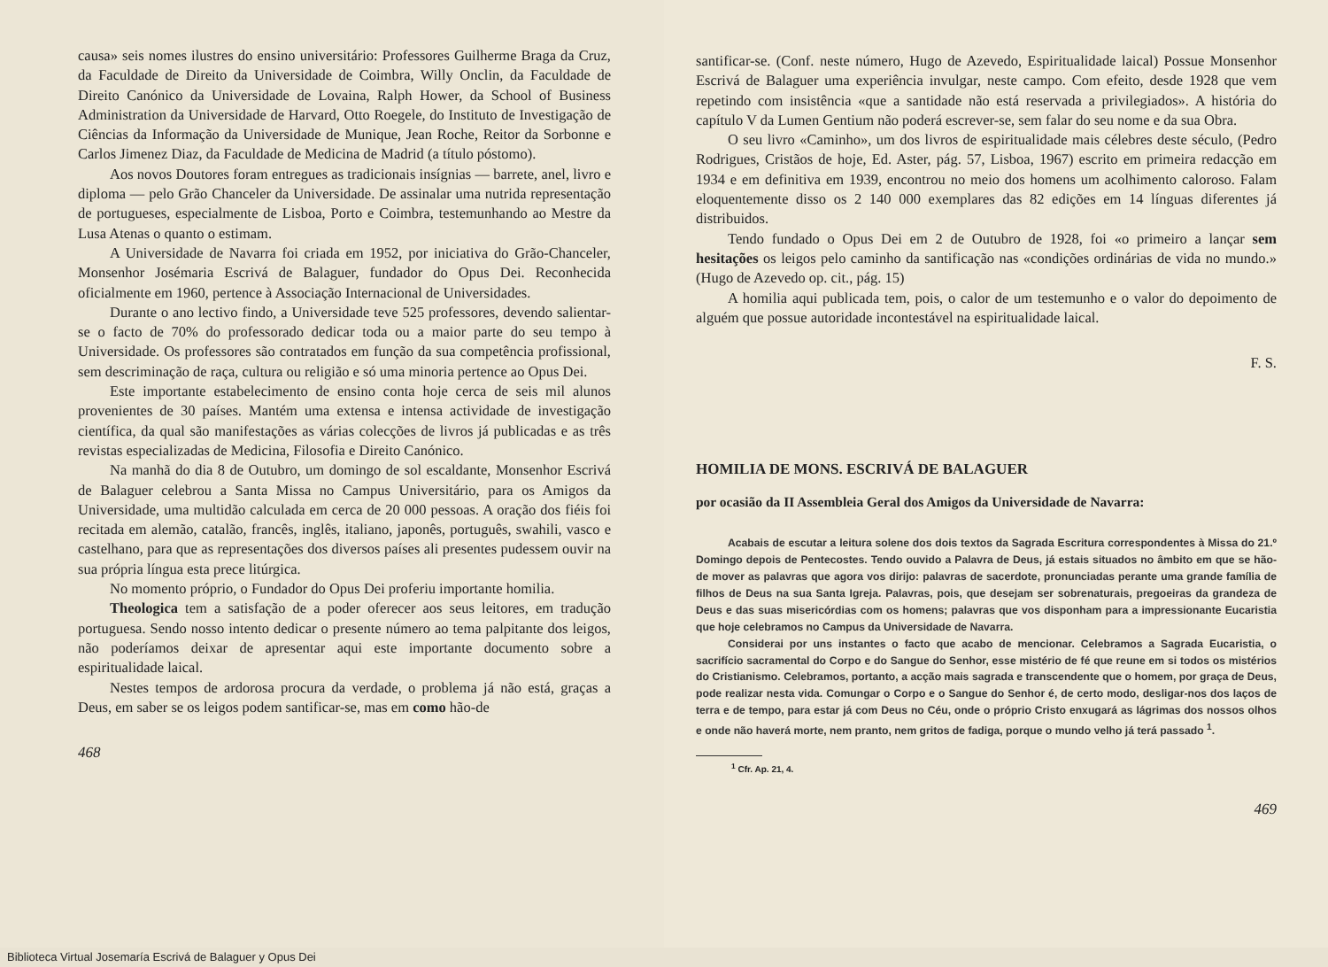causa» seis nomes ilustres do ensino universitário: Professores Guilherme Braga da Cruz, da Faculdade de Direito da Universidade de Coimbra, Willy Onclin, da Faculdade de Direito Canónico da Universidade de Lovaina, Ralph Hower, da School of Business Administration da Universidade de Harvard, Otto Roegele, do Instituto de Investigação de Ciências da Informação da Universidade de Munique, Jean Roche, Reitor da Sorbonne e Carlos Jimenez Diaz, da Faculdade de Medicina de Madrid (a título póstomo).
Aos novos Doutores foram entregues as tradicionais insígnias — barrete, anel, livro e diploma — pelo Grão Chanceler da Universidade. De assinalar uma nutrida representação de portugueses, especialmente de Lisboa, Porto e Coimbra, testemunhando ao Mestre da Lusa Atenas o quanto o estimam.
A Universidade de Navarra foi criada em 1952, por iniciativa do Grão-Chanceler, Monsenhor Josémaria Escrivá de Balaguer, fundador do Opus Dei. Reconhecida oficialmente em 1960, pertence à Associação Internacional de Universidades.
Durante o ano lectivo findo, a Universidade teve 525 professores, devendo salientar-se o facto de 70% do professorado dedicar toda ou a maior parte do seu tempo à Universidade. Os professores são contratados em função da sua competência profissional, sem descriminação de raça, cultura ou religião e só uma minoria pertence ao Opus Dei.
Este importante estabelecimento de ensino conta hoje cerca de seis mil alunos provenientes de 30 países. Mantém uma extensa e intensa actividade de investigação científica, da qual são manifestações as várias colecções de livros já publicadas e as três revistas especializadas de Medicina, Filosofia e Direito Canónico.
Na manhã do dia 8 de Outubro, um domingo de sol escaldante, Monsenhor Escrivá de Balaguer celebrou a Santa Missa no Campus Universitário, para os Amigos da Universidade, uma multidão calculada em cerca de 20 000 pessoas. A oração dos fiéis foi recitada em alemão, catalão, francês, inglês, italiano, japonês, português, swahili, vasco e castelhano, para que as representações dos diversos países ali presentes pudessem ouvir na sua própria língua esta prece litúrgica.
No momento próprio, o Fundador do Opus Dei proferiu importante homilia.
Theologica tem a satisfação de a poder oferecer aos seus leitores, em tradução portuguesa. Sendo nosso intento dedicar o presente número ao tema palpitante dos leigos, não poderíamos deixar de apresentar aqui este importante documento sobre a espiritualidade laical.
Nestes tempos de ardorosa procura da verdade, o problema já não está, graças a Deus, em saber se os leigos podem santificar-se, mas em como hão-de
468
santificar-se. (Conf. neste número, Hugo de Azevedo, Espiritualidade laical) Possue Monsenhor Escrivá de Balaguer uma experiência invulgar, neste campo. Com efeito, desde 1928 que vem repetindo com insistência «que a santidade não está reservada a privilegiados». A história do capítulo V da Lumen Gentium não poderá escrever-se, sem falar do seu nome e da sua Obra.
O seu livro «Caminho», um dos livros de espiritualidade mais célebres deste século, (Pedro Rodrigues, Cristãos de hoje, Ed. Aster, pág. 57, Lisboa, 1967) escrito em primeira redacção em 1934 e em definitiva em 1939, encontrou no meio dos homens um acolhimento caloroso. Falam eloquentemente disso os 2 140 000 exemplares das 82 edições em 14 línguas diferentes já distribuidos.
Tendo fundado o Opus Dei em 2 de Outubro de 1928, foi «o primeiro a lançar sem hesitações os leigos pelo caminho da santificação nas «condições ordinárias de vida no mundo.» (Hugo de Azevedo op. cit., pág. 15)
A homilia aqui publicada tem, pois, o calor de um testemunho e o valor do depoimento de alguém que possue autoridade incontestável na espiritualidade laical.
F. S.
HOMILIA DE MONS. ESCRIVÁ DE BALAGUER
por ocasião da II Assembleia Geral dos Amigos da Universidade de Navarra:
Acabais de escutar a leitura solene dos dois textos da Sagrada Escritura correspondentes à Missa do 21.º Domingo depois de Pentecostes. Tendo ouvido a Palavra de Deus, já estais situados no âmbito em que se hão-de mover as palavras que agora vos dirijo: palavras de sacerdote, pronunciadas perante uma grande família de filhos de Deus na sua Santa Igreja. Palavras, pois, que desejam ser sobrenaturais, pregoeiras da grandeza de Deus e das suas misericórdias com os homens; palavras que vos disponham para a impressionante Eucaristia que hoje celebramos no Campus da Universidade de Navarra.
Considerai por uns instantes o facto que acabo de mencionar. Celebramos a Sagrada Eucaristia, o sacrifício sacramental do Corpo e do Sangue do Senhor, esse mistério de fé que reune em si todos os mistérios do Cristianismo. Celebramos, portanto, a acção mais sagrada e transcendente que o homem, por graça de Deus, pode realizar nesta vida. Comungar o Corpo e o Sangue do Senhor é, de certo modo, desligar-nos dos laços de terra e de tempo, para estar já com Deus no Céu, onde o próprio Cristo enxugará as lágrimas dos nossos olhos e onde não haverá morte, nem pranto, nem gritos de fadiga, porque o mundo velho já terá passado <sup>1</sup>.
<sup>1</sup> Cfr. Ap. 21, 4.
469
Biblioteca Virtual Josemaría Escrivá de Balaguer y Opus Dei